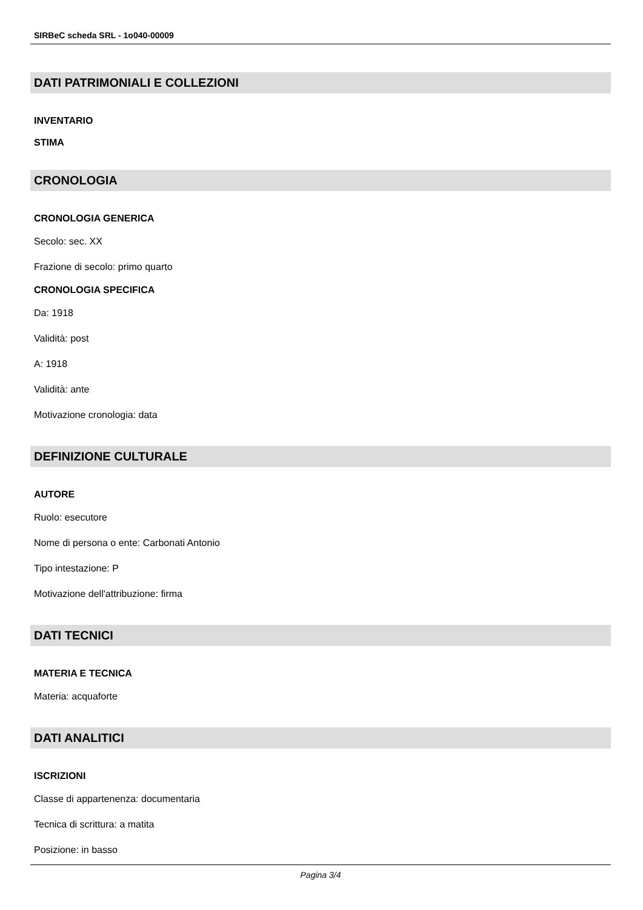SIRBeC scheda SRL - 1o040-00009
DATI PATRIMONIALI E COLLEZIONI
INVENTARIO
STIMA
CRONOLOGIA
CRONOLOGIA GENERICA
Secolo: sec. XX
Frazione di secolo: primo quarto
CRONOLOGIA SPECIFICA
Da: 1918
Validità: post
A: 1918
Validità: ante
Motivazione cronologia: data
DEFINIZIONE CULTURALE
AUTORE
Ruolo: esecutore
Nome di persona o ente: Carbonati Antonio
Tipo intestazione: P
Motivazione dell'attribuzione: firma
DATI TECNICI
MATERIA E TECNICA
Materia: acquaforte
DATI ANALITICI
ISCRIZIONI
Classe di appartenenza: documentaria
Tecnica di scrittura: a matita
Posizione: in basso
Pagina 3/4